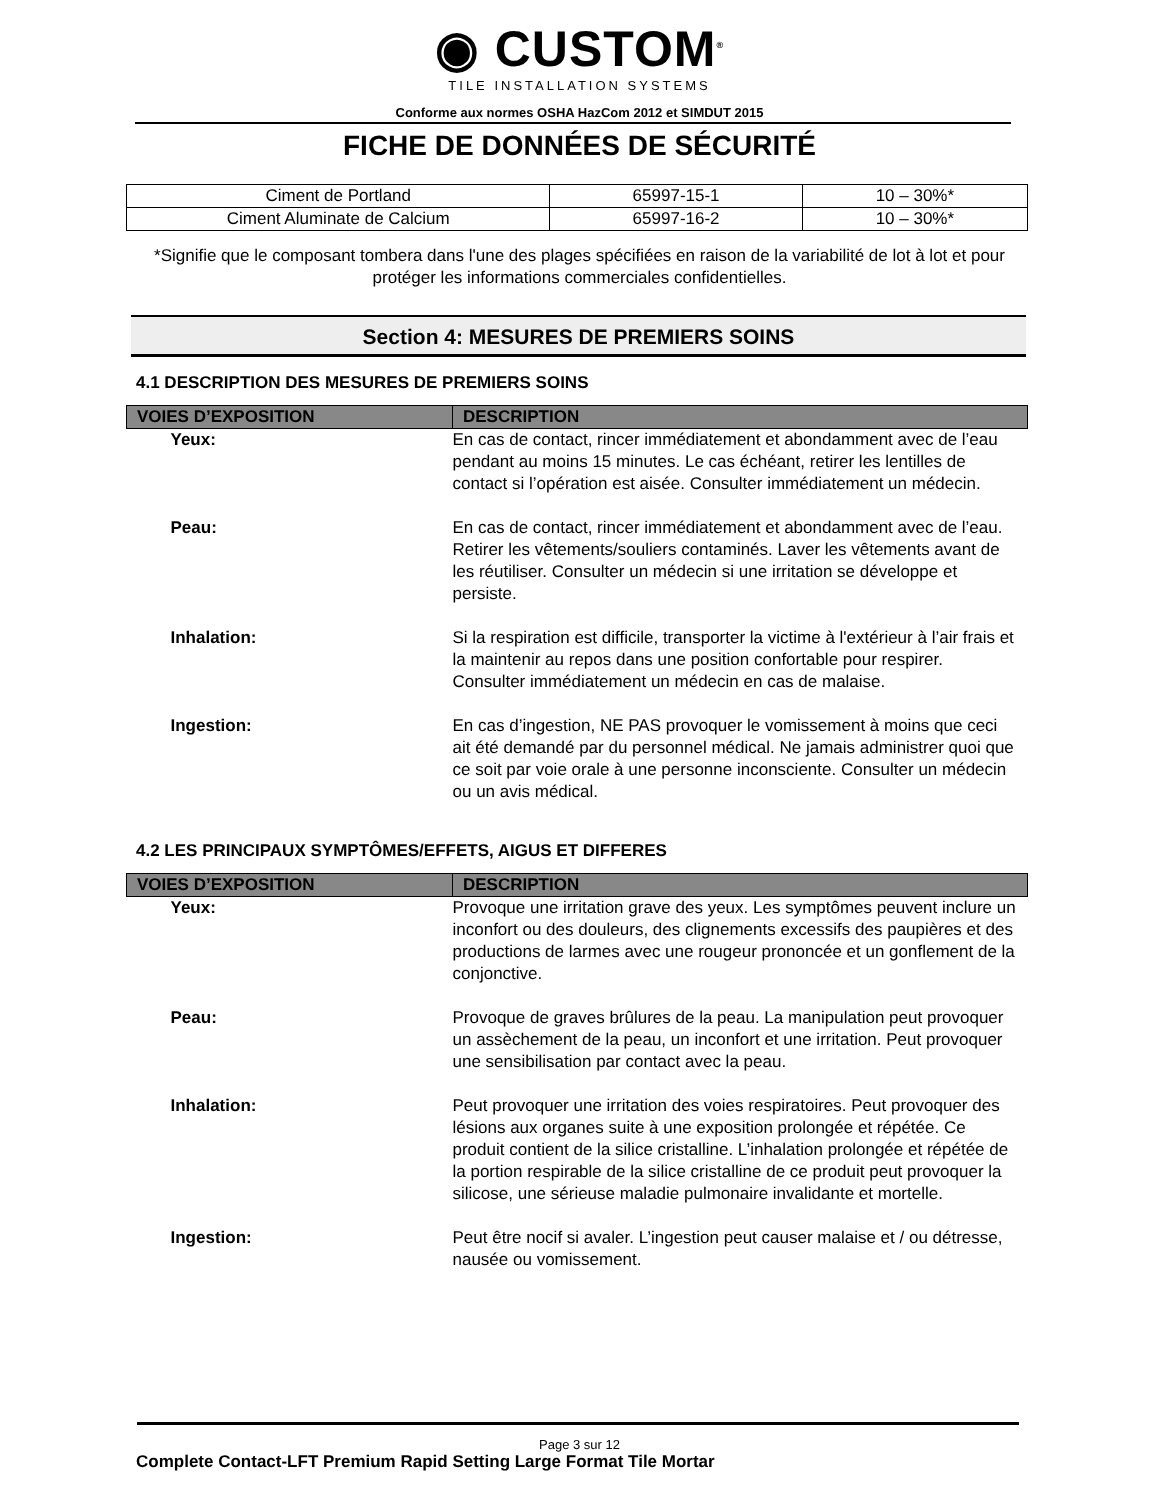◉ CUSTOM<sup>®</sup>
TILE INSTALLATION SYSTEMS
Conforme aux normes OSHA HazCom 2012 et SIMDUT 2015
FICHE DE DONNÉES DE SÉCURITÉ
| Ciment de Portland | 65997-15-1 | 10 – 30%* |
| Ciment Aluminate de Calcium | 65997-16-2 | 10 – 30%* |
*Signifie que le composant tombera dans l'une des plages spécifiées en raison de la variabilité de lot à lot et pour protéger les informations commerciales confidentielles.
Section 4: MESURES DE PREMIERS SOINS
4.1 DESCRIPTION DES MESURES DE PREMIERS SOINS
| VOIES D’EXPOSITION | DESCRIPTION |
| --- | --- |
| Yeux: | En cas de contact, rincer immédiatement et abondamment avec de l’eau pendant au moins 15 minutes. Le cas échéant, retirer les lentilles de contact si l’opération est aisée. Consulter immédiatement un médecin. |
| Peau: | En cas de contact, rincer immédiatement et abondamment avec de l’eau. Retirer les vêtements/souliers contaminés. Laver les vêtements avant de les réutiliser. Consulter un médecin si une irritation se développe et persiste. |
| Inhalation: | Si la respiration est difficile, transporter la victime à l'extérieur à l’air frais et la maintenir au repos dans une position confortable pour respirer. Consulter immédiatement un médecin en cas de malaise. |
| Ingestion: | En cas d’ingestion, NE PAS provoquer le vomissement à moins que ceci ait été demandé par du personnel médical. Ne jamais administrer quoi que ce soit par voie orale à une personne inconsciente. Consulter un médecin ou un avis médical. |
4.2 LES PRINCIPAUX SYMPTÔMES/EFFETS, AIGUS ET DIFFERES
| VOIES D’EXPOSITION | DESCRIPTION |
| --- | --- |
| Yeux: | Provoque une irritation grave des yeux. Les symptômes peuvent inclure un inconfort ou des douleurs, des clignements excessifs des paupières et des productions de larmes avec une rougeur prononcée et un gonflement de la conjonctive. |
| Peau: | Provoque de graves brûlures de la peau. La manipulation peut provoquer un assèchement de la peau, un inconfort et une irritation. Peut provoquer une sensibilisation par contact avec la peau. |
| Inhalation: | Peut provoquer une irritation des voies respiratoires. Peut provoquer des lésions aux organes suite à une exposition prolongée et répétée. Ce produit contient de la silice cristalline. L’inhalation prolongée et répétée de la portion respirable de la silice cristalline de ce produit peut provoquer la silicose, une sérieuse maladie pulmonaire invalidante et mortelle. |
| Ingestion: | Peut être nocif si avaler. L’ingestion peut causer malaise et / ou détresse, nausée ou vomissement. |
Page 3 sur 12
Complete Contact-LFT Premium Rapid Setting Large Format Tile Mortar